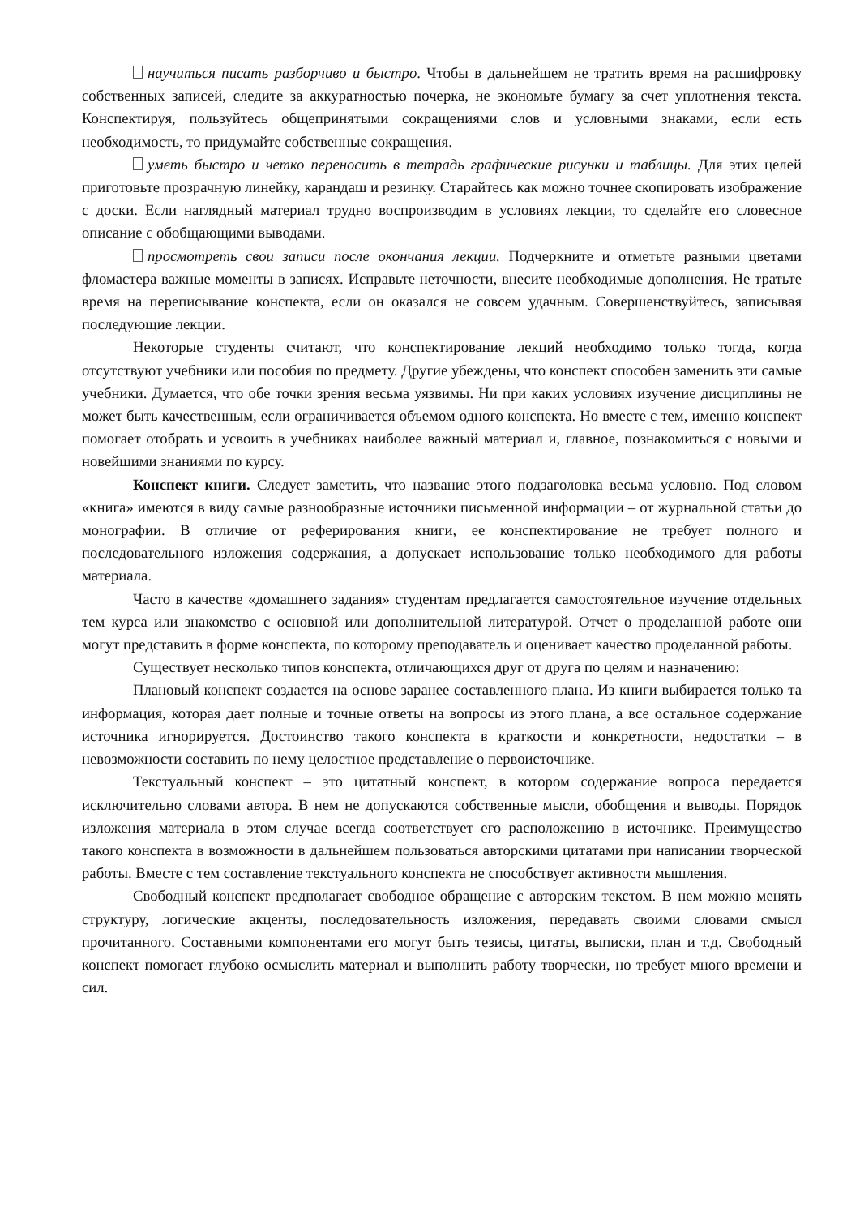научиться писать разборчиво и быстро. Чтобы в дальнейшем не тратить время на расшифровку собственных записей, следите за аккуратностью почерка, не экономьте бумагу за счет уплотнения текста. Конспектируя, пользуйтесь общепринятыми сокращениями слов и условными знаками, если есть необходимость, то придумайте собственные сокращения.
уметь быстро и четко переносить в тетрадь графические рисунки и таблицы. Для этих целей приготовьте прозрачную линейку, карандаш и резинку. Старайтесь как можно точнее скопировать изображение с доски. Если наглядный материал трудно воспроизводим в условиях лекции, то сделайте его словесное описание с обобщающими выводами.
просмотреть свои записи после окончания лекции. Подчеркните и отметьте разными цветами фломастера важные моменты в записях. Исправьте неточности, внесите необходимые дополнения. Не тратьте время на переписывание конспекта, если он оказался не совсем удачным. Совершенствуйтесь, записывая последующие лекции.
Некоторые студенты считают, что конспектирование лекций необходимо только тогда, когда отсутствуют учебники или пособия по предмету. Другие убеждены, что конспект способен заменить эти самые учебники. Думается, что обе точки зрения весьма уязвимы. Ни при каких условиях изучение дисциплины не может быть качественным, если ограничивается объемом одного конспекта. Но вместе с тем, именно конспект помогает отобрать и усвоить в учебниках наиболее важный материал и, главное, познакомиться с новыми и новейшими знаниями по курсу.
Конспект книги. Следует заметить, что название этого подзаголовка весьма условно. Под словом «книга» имеются в виду самые разнообразные источники письменной информации – от журнальной статьи до монографии. В отличие от реферирования книги, ее конспектирование не требует полного и последовательного изложения содержания, а допускает использование только необходимого для работы материала.
Часто в качестве «домашнего задания» студентам предлагается самостоятельное изучение отдельных тем курса или знакомство с основной или дополнительной литературой. Отчет о проделанной работе они могут представить в форме конспекта, по которому преподаватель и оценивает качество проделанной работы.
Существует несколько типов конспекта, отличающихся друг от друга по целям и назначению:
Плановый конспект создается на основе заранее составленного плана. Из книги выбирается только та информация, которая дает полные и точные ответы на вопросы из этого плана, а все остальное содержание источника игнорируется. Достоинство такого конспекта в краткости и конкретности, недостатки – в невозможности составить по нему целостное представление о первоисточнике.
Текстуальный конспект – это цитатный конспект, в котором содержание вопроса передается исключительно словами автора. В нем не допускаются собственные мысли, обобщения и выводы. Порядок изложения материала в этом случае всегда соответствует его расположению в источнике. Преимущество такого конспекта в возможности в дальнейшем пользоваться авторскими цитатами при написании творческой работы. Вместе с тем составление текстуального конспекта не способствует активности мышления.
Свободный конспект предполагает свободное обращение с авторским текстом. В нем можно менять структуру, логические акценты, последовательность изложения, передавать своими словами смысл прочитанного. Составными компонентами его могут быть тезисы, цитаты, выписки, план и т.д. Свободный конспект помогает глубоко осмыслить материал и выполнить работу творчески, но требует много времени и сил.